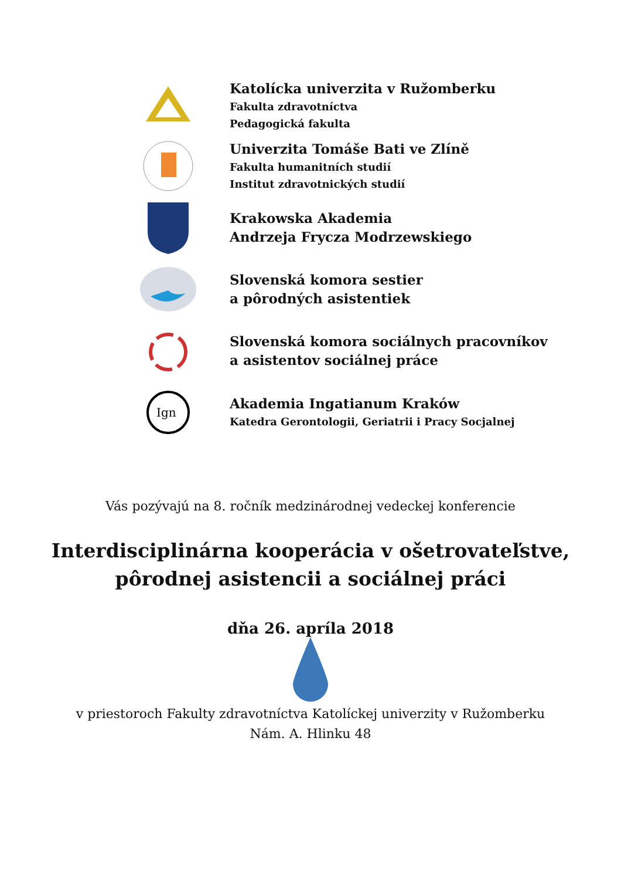Katolícka univerzita v Ružomberku
Fakulta zdravotníctva
Pedagogická fakulta
Univerzita Tomáše Bati ve Zlíně
Fakulta humanitních studií
Institut zdravotnických studií
Krakowska Akademia
Andrzeja Frycza Modrzewskiego
Slovenská komora sestier
a pôrodných asistentiek
Slovenská komora sociálnych pracovníkov
a asistentov sociálnej práce
Ign
Akademia Ingatianum Kraków
Katedra Gerontologii, Geriatrii i Pracy Socjalnej
Vás pozývajú na 8. ročník medzinárodnej vedeckej konferencie
Interdisciplinárna kooperácia v ošetrovateľstve,
pôrodnej asistencii a sociálnej práci
dňa 26. apríla 2018
v priestoroch Fakulty zdravotníctva Katolíckej univerzity v Ružomberku
Nám. A. Hlinku 48